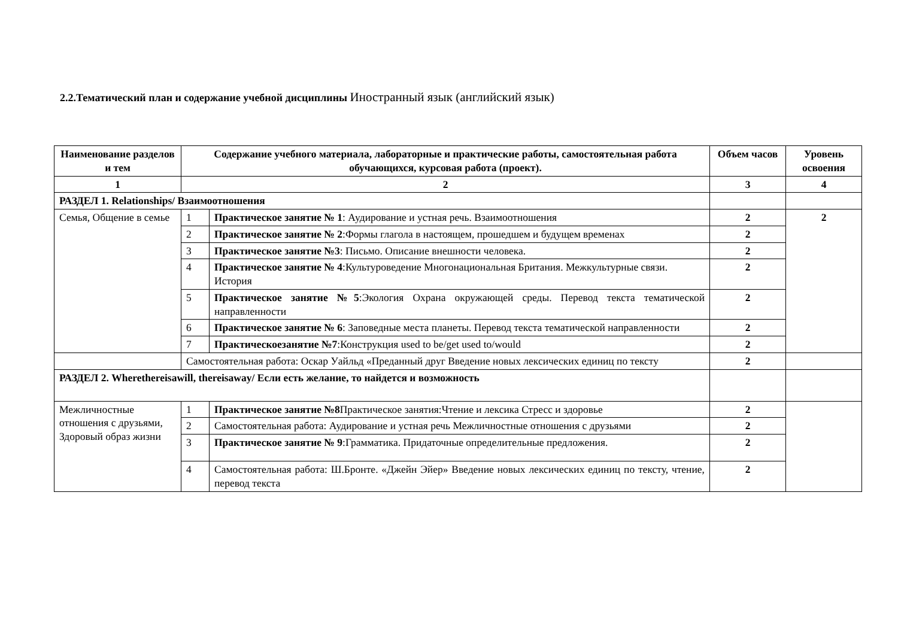2.2.Тематический план и содержание учебной дисциплины Иностранный язык (английский язык)
| Наименование разделов и тем | Содержание учебного материала, лабораторные и практические работы, самостоятельная работа обучающихся, курсовая работа (проект). | | Объем часов | Уровень освоения |
| --- | --- | --- | --- | --- |
| 1 | 2 | | 3 | 4 |
| РАЗДЕЛ 1. Relationships/ Взаимоотношения | | | | |
| Семья, Общение в семье | 1 | Практическое занятие № 1 : Аудирование и устная речь. Взаимоотношения | 2 | 2 |
| | 2 | Практическое занятие № 2 :Формы глагола в настоящем, прошедшем и будущем временах | 2 | |
| | 3 | Практическое занятие №3 : Письмо. Описание внешности человека. | 2 | |
| | 4 | Практическое занятие № 4 :Культуроведение Многонациональная Британия. Межкультурные связи. История | 2 | |
| | 5 | Практическое занятие №5 :Экология Охрана окружающей среды. Перевод текста тематической направленности | 2 | |
| | 6 | Практическое занятие № 6 : Заповедные места планеты. Перевод текста тематической направленности | 2 | |
| | 7 | Практическоезанятие №7 :Конструкция used to be/get used to/would | 2 | |
| | Самостоятельная работа: Оскар Уайльд «Преданный друг Введение новых лексических единиц по тексту | | 2 | |
| РАЗДЕЛ 2. Wherethereisawill, thereisaway/ Если есть желание, то найдется и возможность | | | | |
| Межличностные отношения с друзьями, Здоровый образ жизни | 1 | Практическое занятие №8 Практическое занятия:Чтение и лексика Стресс и здоровье | 2 | |
| | 2 | Самостоятельная работа: Аудирование и устная речь Межличностные отношения с друзьями | 2 | |
| | 3 | Практическое занятие № 9 :Грамматика. Придаточные определительные предложения. | 2 | |
| | 4 | Самостоятельная работа: Ш.Бронте. «Джейн Эйер» Введение новых лексических единиц по тексту, чтение, перевод текста | 2 | |